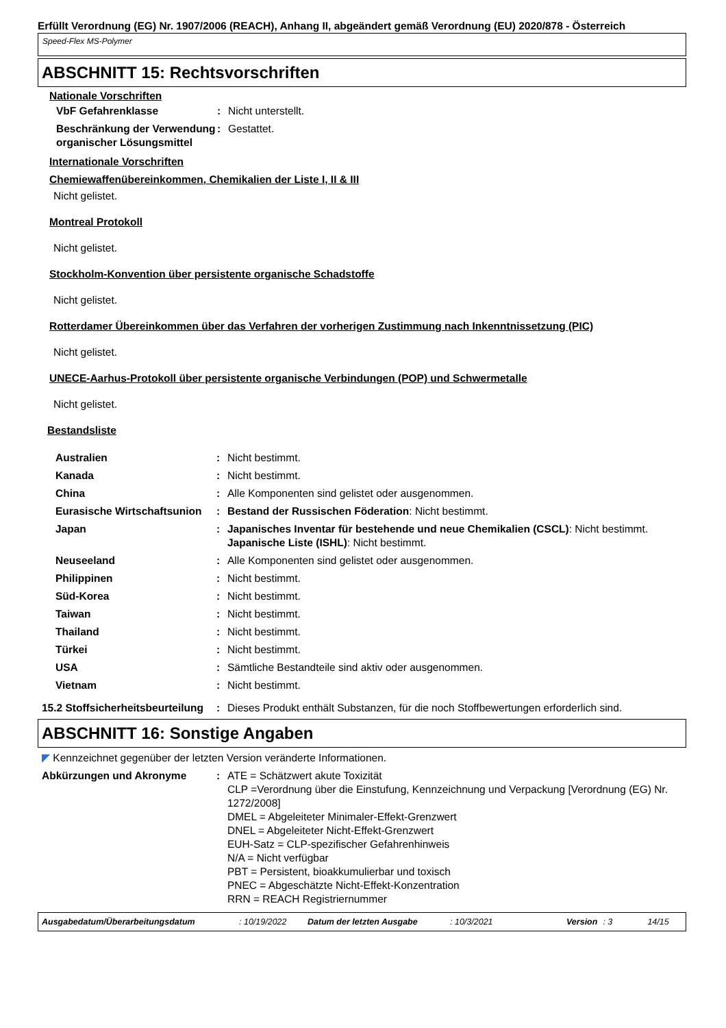Erfüllt Verordnung (EG) Nr. 1907/2006 (REACH), Anhang II, abgeändert gemäß Verordnung (EU) 2020/878 - Österreich
Speed-Flex MS-Polymer
ABSCHNITT 15: Rechtsvorschriften
Nationale Vorschriften
| VbF Gefahrenklasse | : | Nicht unterstellt. |
| Beschränkung der Verwendung organischer Lösungsmittel | : | Gestattet. |
Internationale Vorschriften
Chemiewaffenübereinkommen, Chemikalien der Liste I, II & III
Nicht gelistet.
Montreal Protokoll
Nicht gelistet.
Stockholm-Konvention über persistente organische Schadstoffe
Nicht gelistet.
Rotterdamer Übereinkommen über das Verfahren der vorherigen Zustimmung nach Inkenntnissetzung (PIC)
Nicht gelistet.
UNECE-Aarhus-Protokoll über persistente organische Verbindungen (POP) und Schwermetalle
Nicht gelistet.
Bestandsliste
| Australien | : | Nicht bestimmt. |
| Kanada | : | Nicht bestimmt. |
| China | : | Alle Komponenten sind gelistet oder ausgenommen. |
| Eurasische Wirtschaftsunion | : | Bestand der Russischen Föderation : Nicht bestimmt. |
| Japan | : | Japanisches Inventar für bestehende und neue Chemikalien (CSCL) : Nicht bestimmt. Japanische Liste (ISHL) : Nicht bestimmt. |
| Neuseeland | : | Alle Komponenten sind gelistet oder ausgenommen. |
| Philippinen | : | Nicht bestimmt. |
| Süd-Korea | : | Nicht bestimmt. |
| Taiwan | : | Nicht bestimmt. |
| Thailand | : | Nicht bestimmt. |
| Türkei | : | Nicht bestimmt. |
| USA | : | Sämtliche Bestandteile sind aktiv oder ausgenommen. |
| Vietnam | : | Nicht bestimmt. |
| 15.2 Stoffsicherheitsbeurteilung | : | Dieses Produkt enthält Substanzen, für die noch Stoffbewertungen erforderlich sind. |
ABSCHNITT 16: Sonstige Angaben
◤ Kennzeichnet gegenüber der letzten Version veränderte Informationen.
| Abkürzungen und Akronyme | : | ATE = Schätzwert akute Toxizität CLP =Verordnung über die Einstufung, Kennzeichnung und Verpackung [Verordnung (EG) Nr. 1272/2008] DMEL = Abgeleiteter Minimaler-Effekt-Grenzwert DNEL = Abgeleiteter Nicht-Effekt-Grenzwert EUH-Satz = CLP-spezifischer Gefahrenhinweis N/A = Nicht verfügbar PBT = Persistent, bioakkumulierbar und toxisch PNEC = Abgeschätzte Nicht-Effekt-Konzentration RRN = REACH Registriernummer |
Ausgabedatum/Überarbeitungsdatum: 10/19/2022 Datum der letzten Ausgabe: 10/3/2021 Version: 3 14/15